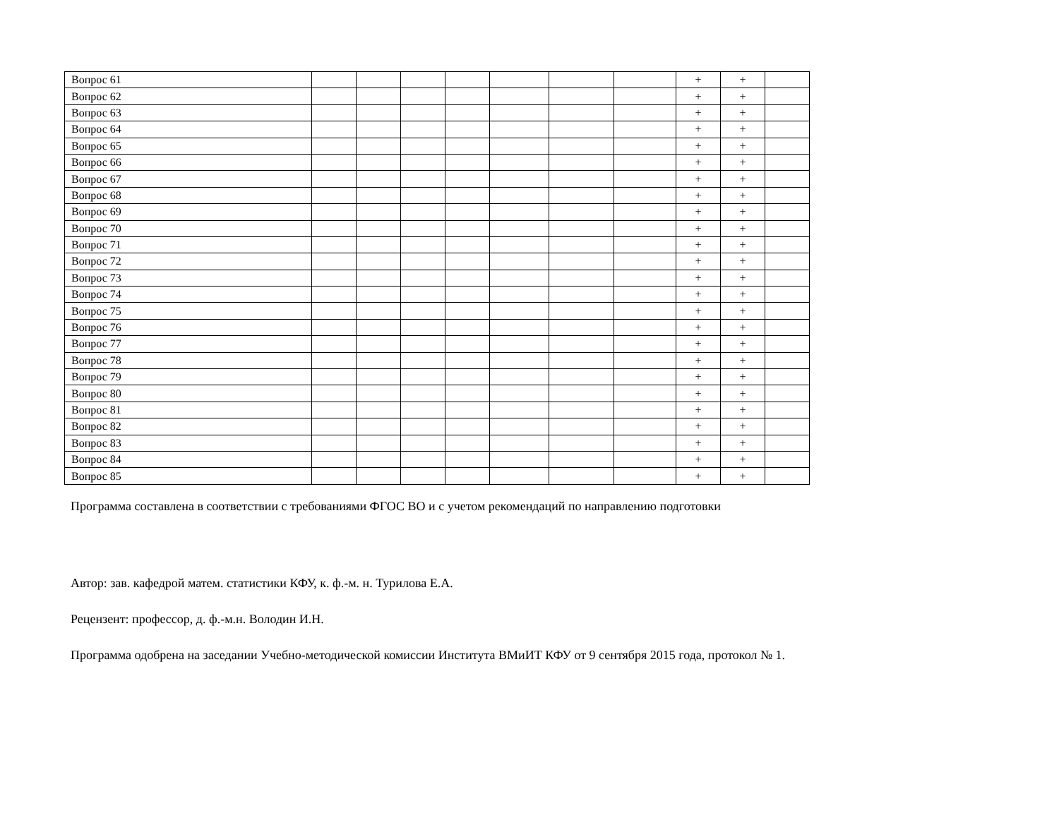| Вопрос 61 | | | | | | | | + | + | |
| Вопрос 62 | | | | | | | | + | + | |
| Вопрос 63 | | | | | | | | + | + | |
| Вопрос 64 | | | | | | | | + | + | |
| Вопрос 65 | | | | | | | | + | + | |
| Вопрос 66 | | | | | | | | + | + | |
| Вопрос 67 | | | | | | | | + | + | |
| Вопрос 68 | | | | | | | | + | + | |
| Вопрос 69 | | | | | | | | + | + | |
| Вопрос 70 | | | | | | | | + | + | |
| Вопрос 71 | | | | | | | | + | + | |
| Вопрос 72 | | | | | | | | + | + | |
| Вопрос 73 | | | | | | | | + | + | |
| Вопрос 74 | | | | | | | | + | + | |
| Вопрос 75 | | | | | | | | + | + | |
| Вопрос 76 | | | | | | | | + | + | |
| Вопрос 77 | | | | | | | | + | + | |
| Вопрос 78 | | | | | | | | + | + | |
| Вопрос 79 | | | | | | | | + | + | |
| Вопрос 80 | | | | | | | | + | + | |
| Вопрос 81 | | | | | | | | + | + | |
| Вопрос 82 | | | | | | | | + | + | |
| Вопрос 83 | | | | | | | | + | + | |
| Вопрос 84 | | | | | | | | + | + | |
| Вопрос 85 | | | | | | | | + | + | |
Программа составлена в соответствии с требованиями ФГОС ВО и с учетом рекомендаций по направлению подготовки
Автор: зав. кафедрой матем. статистики КФУ, к. ф.-м. н. Турилова Е.А.
Рецензент: профессор, д. ф.-м.н. Володин И.Н.
Программа одобрена на заседании Учебно-методической комиссии Института ВМиИТ КФУ от 9 сентября 2015 года, протокол № 1.